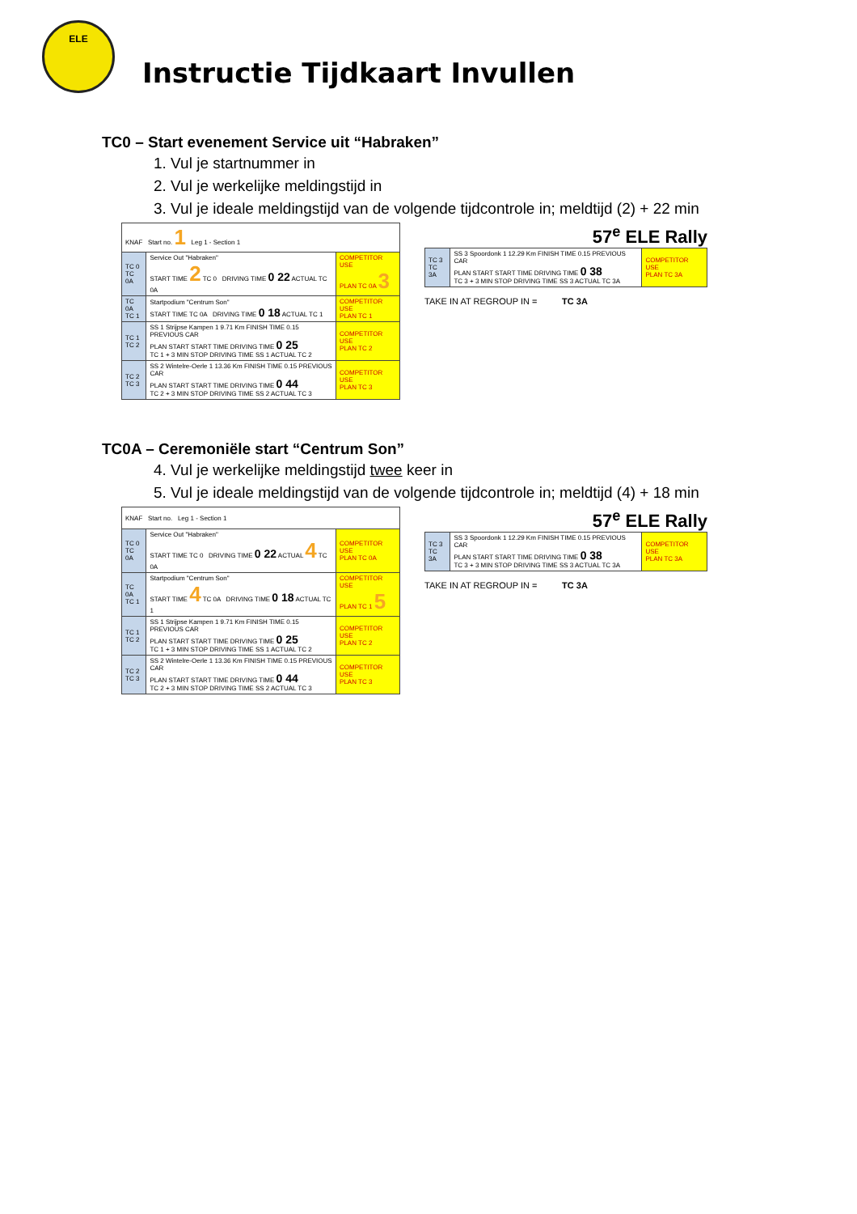ELE
Instructie Tijdkaart Invullen
TC0 – Start evenement Service uit “Habraken”
1. Vul je startnummer in
2. Vul je werkelijke meldingstijd in
3. Vul je ideale meldingstijd van de volgende tijdcontrole in; meldtijd (2) + 22 min
| KNAF Start no. 1 Leg 1 - Section 1 | | |
| TC 0 TC 0A | Service Out "Habraken" START TIME 2 TC 0 DRIVING TIME 0 22 ACTUAL TC 0A | COMPETITOR USE PLAN TC 0A 3 |
| TC 0A TC 1 | Startpodium "Centrum Son" START TIME TC 0A DRIVING TIME 0 18 ACTUAL TC 1 | COMPETITOR USE PLAN TC 1 |
| TC 1 TC 2 | SS 1 Strijpse Kampen 1 9.71 Km FINISH TIME 0.15 PREVIOUS CAR PLAN START START TIME DRIVING TIME 0 25 TC 1 + 3 MIN STOP DRIVING TIME SS 1 ACTUAL TC 2 | COMPETITOR USE PLAN TC 2 |
| TC 2 TC 3 | SS 2 Wintelre-Oerle 1 13.36 Km FINISH TIME 0.15 PREVIOUS CAR PLAN START START TIME DRIVING TIME 0 44 TC 2 + 3 MIN STOP DRIVING TIME SS 2 ACTUAL TC 3 | COMPETITOR USE PLAN TC 3 |
57<sup>e</sup> ELE Rally
| TC 3 TC 3A | SS 3 Spoordonk 1 12.29 Km FINISH TIME 0.15 PREVIOUS CAR PLAN START START TIME DRIVING TIME 0 38 TC 3 + 3 MIN STOP DRIVING TIME SS 3 ACTUAL TC 3A | COMPETITOR USE PLAN TC 3A |
TAKE IN AT REGROUP IN = TC 3A
TC0A – Ceremoniële start “Centrum Son”
4. Vul je werkelijke meldingstijd twee keer in
5. Vul je ideale meldingstijd van de volgende tijdcontrole in; meldtijd (4) + 18 min
| KNAF Start no. Leg 1 - Section 1 | | |
| TC 0 TC 0A | Service Out "Habraken" START TIME TC 0 DRIVING TIME 0 22 ACTUAL 4 TC 0A | COMPETITOR USE PLAN TC 0A |
| TC 0A TC 1 | Startpodium "Centrum Son" START TIME 4 TC 0A DRIVING TIME 0 18 ACTUAL TC 1 | COMPETITOR USE PLAN TC 1 5 |
| TC 1 TC 2 | SS 1 Strijpse Kampen 1 9.71 Km FINISH TIME 0.15 PREVIOUS CAR PLAN START START TIME DRIVING TIME 0 25 TC 1 + 3 MIN STOP DRIVING TIME SS 1 ACTUAL TC 2 | COMPETITOR USE PLAN TC 2 |
| TC 2 TC 3 | SS 2 Wintelre-Oerle 1 13.36 Km FINISH TIME 0.15 PREVIOUS CAR PLAN START START TIME DRIVING TIME 0 44 TC 2 + 3 MIN STOP DRIVING TIME SS 2 ACTUAL TC 3 | COMPETITOR USE PLAN TC 3 |
57<sup>e</sup> ELE Rally
| TC 3 TC 3A | SS 3 Spoordonk 1 12.29 Km FINISH TIME 0.15 PREVIOUS CAR PLAN START START TIME DRIVING TIME 0 38 TC 3 + 3 MIN STOP DRIVING TIME SS 3 ACTUAL TC 3A | COMPETITOR USE PLAN TC 3A |
TAKE IN AT REGROUP IN = TC 3A